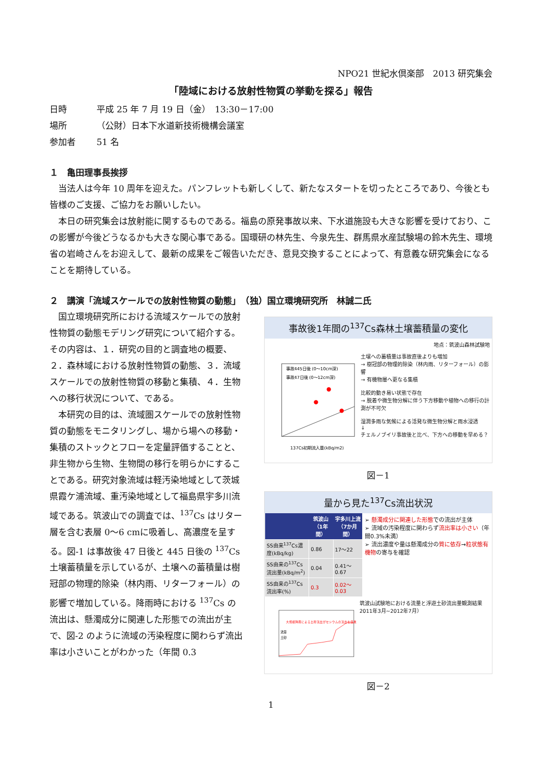NPO21 世紀水倶楽部　2013 研究集会
「陸域における放射性物質の挙動を探る」報告
日時 平成 25 年 7 月 19 日（金）　13:30－17:00
場所 （公財）日本下水道新技術機構会議室
参加者 51 名
１　亀田理事長挨拶
当法人は今年 10 周年を迎えた。パンフレットも新しくして、新たなスタートを切ったところであり、今後とも皆様のご支援、ご協力をお願いしたい。
本日の研究集会は放射能に関するものである。福島の原発事故以来、下水道施設も大きな影響を受けており、この影響が今後どうなるかも大きな関心事である。国環研の林先生、今泉先生、群馬県水産試験場の鈴木先生、環境省の岩崎さんをお迎えして、最新の成果をご報告いただき、意見交換することによって、有意義な研究集会になることを期待している。
２　講演「流域スケールでの放射性物質の動態」　（独）国立環境研究所　林誠二氏
国立環境研究所における流域スケールでの放射性物質の動態モデリング研究について紹介する。その内容は、１．研究の目的と調査地の概要、２．森林域における放射性物質の動態、３．流域スケールでの放射性物質の移動と集積、４．生物への移行状況について、である。
本研究の目的は、流域圏スケールでの放射性物質の動態をモニタリングし、場から場への移動・集積のストックとフローを定量評価することと、非生物から生物、生物間の移行を明らかにすることである。研究対象流域は軽汚染地域として茨城県霞ケ浦流域、重汚染地域として福島県宇多川流域である。筑波山での調査では、<sup>137</sup>Cs はリター層を含む表層 0～6 cmに吸着し、高濃度を呈する。図-1 は事故後 47 日後と 445 日後の <sup>137</sup>Cs 土壌蓄積量を示しているが、土壌への蓄積量は樹冠部の物理的除染（林内雨、リターフォール）の影響で増加している。降雨時における <sup>137</sup>Cs の流出は、懸濁成分に関連した形態での流出が主で、図-2 のように流域の汚染程度に関わらず流出率は小さいことがわかった（年間 0.3
事故後1年間の<sup>137</sup>Cs森林土壌蓄積量の変化
地点：筑波山森林試験地
事故445日後 (0～10cm深)
事故47日後 (0～12cm深)
137Cs初期流入量(kBq/m2)
土壌への蓄積量は事故直後よりも増加
→ 樹冠部の物理的除染（林内雨、リターフォール）の影響
→ 有機物層へ更なる集積
比較的動き易い状態で存在
→ 脱着や微生物分解に伴う下方移動や植物への移行の計測が不可欠
湿潤多雨な気候による活発な微生物分解と雨水浸透
↓
チェルノブイリ事故後と比べ、下方への移動を早める？
図－1
量から見た<sup>137</sup>Cs流出状況
| | 筑波山（1年間） | 宇多川上流（7か月間） |
| --- | --- | --- |
| SS由来<sup>137</sup>Cs濃度(kBq/kg) | 0.86 | 17～22 |
| SS由来の<sup>137</sup>Cs流出量(kBq/m<sup>2</sup>) | 0.04 | 0.41～0.67 |
| SS由来の<sup>137</sup>Cs流出率(%) | 0.3 | 0.02～0.03 |
➢ 懸濁成分に関連した形態での流出が主体
➢ 流域の汚染程度に関わらず流出率は小さい（年間0.3%未満）
➢ 流出濃度や量は懸濁成分の質に依存→粒状態有機物の寄与を確認
大規模降雨による土砂流出がセシウムの流出を促進
流量
土砂
筑波山試験地における流量と浮遊土砂流出量観測結果 2011年3月~2012年7月）
図－2
1